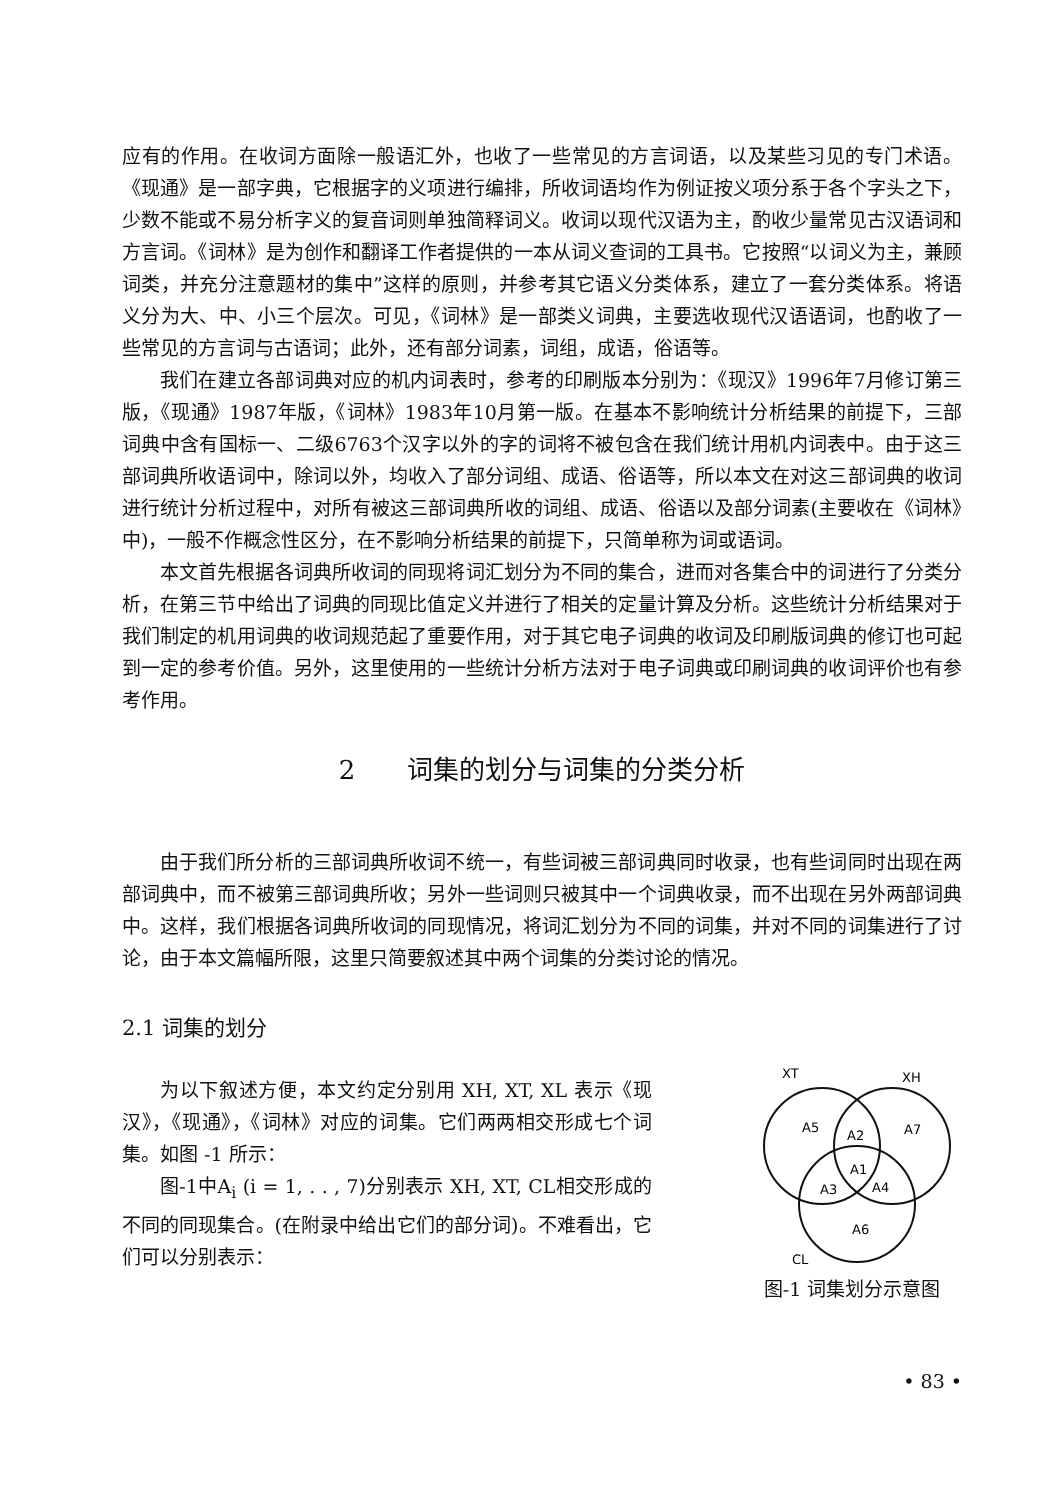应有的作用。在收词方面除一般语汇外，也收了一些常见的方言词语，以及某些习见的专门术语。《现通》是一部字典，它根据字的义项进行编排，所收词语均作为例证按义项分系于各个字头之下，少数不能或不易分析字义的复音词则单独简释词义。收词以现代汉语为主，酌收少量常见古汉语词和方言词。《词林》是为创作和翻译工作者提供的一本从词义查词的工具书。它按照“以词义为主，兼顾词类，并充分注意题材的集中”这样的原则，并参考其它语义分类体系，建立了一套分类体系。将语义分为大、中、小三个层次。可见，《词林》是一部类义词典，主要选收现代汉语语词，也酌收了一些常见的方言词与古语词；此外，还有部分词素，词组，成语，俗语等。
我们在建立各部词典对应的机内词表时，参考的印刷版本分别为：《现汉》1996年7月修订第三版，《现通》1987年版，《词林》1983年10月第一版。在基本不影响统计分析结果的前提下，三部词典中含有国标一、二级6763个汉字以外的字的词将不被包含在我们统计用机内词表中。由于这三部词典所收语词中，除词以外，均收入了部分词组、成语、俗语等，所以本文在对这三部词典的收词进行统计分析过程中，对所有被这三部词典所收的词组、成语、俗语以及部分词素(主要收在《词林》中)，一般不作概念性区分，在不影响分析结果的前提下，只简单称为词或语词。
本文首先根据各词典所收词的同现将词汇划分为不同的集合，进而对各集合中的词进行了分类分析，在第三节中给出了词典的同现比值定义并进行了相关的定量计算及分析。这些统计分析结果对于我们制定的机用词典的收词规范起了重要作用，对于其它电子词典的收词及印刷版词典的修订也可起到一定的参考价值。另外，这里使用的一些统计分析方法对于电子词典或印刷词典的收词评价也有参考作用。
2　　词集的划分与词集的分类分析
由于我们所分析的三部词典所收词不统一，有些词被三部词典同时收录，也有些词同时出现在两部词典中，而不被第三部词典所收；另外一些词则只被其中一个词典收录，而不出现在另外两部词典中。这样，我们根据各词典所收词的同现情况，将词汇划分为不同的词集，并对不同的词集进行了讨论，由于本文篇幅所限，这里只简要叙述其中两个词集的分类讨论的情况。
2.1 词集的划分
为以下叙述方便，本文约定分别用 XH, XT, XL 表示《现汉》，《现通》，《词林》对应的词集。它们两两相交形成七个词集。如图 -1 所示：
图-1中A<sub>i</sub> (i = 1, . . , 7)分别表示 XH, XT, CL相交形成的不同的同现集合。(在附录中给出它们的部分词)。不难看出，它们可以分别表示：
XT
XH
CL
A5
A2
A7
A1
A3
A4
A6
图-1 词集划分示意图
• 83 •